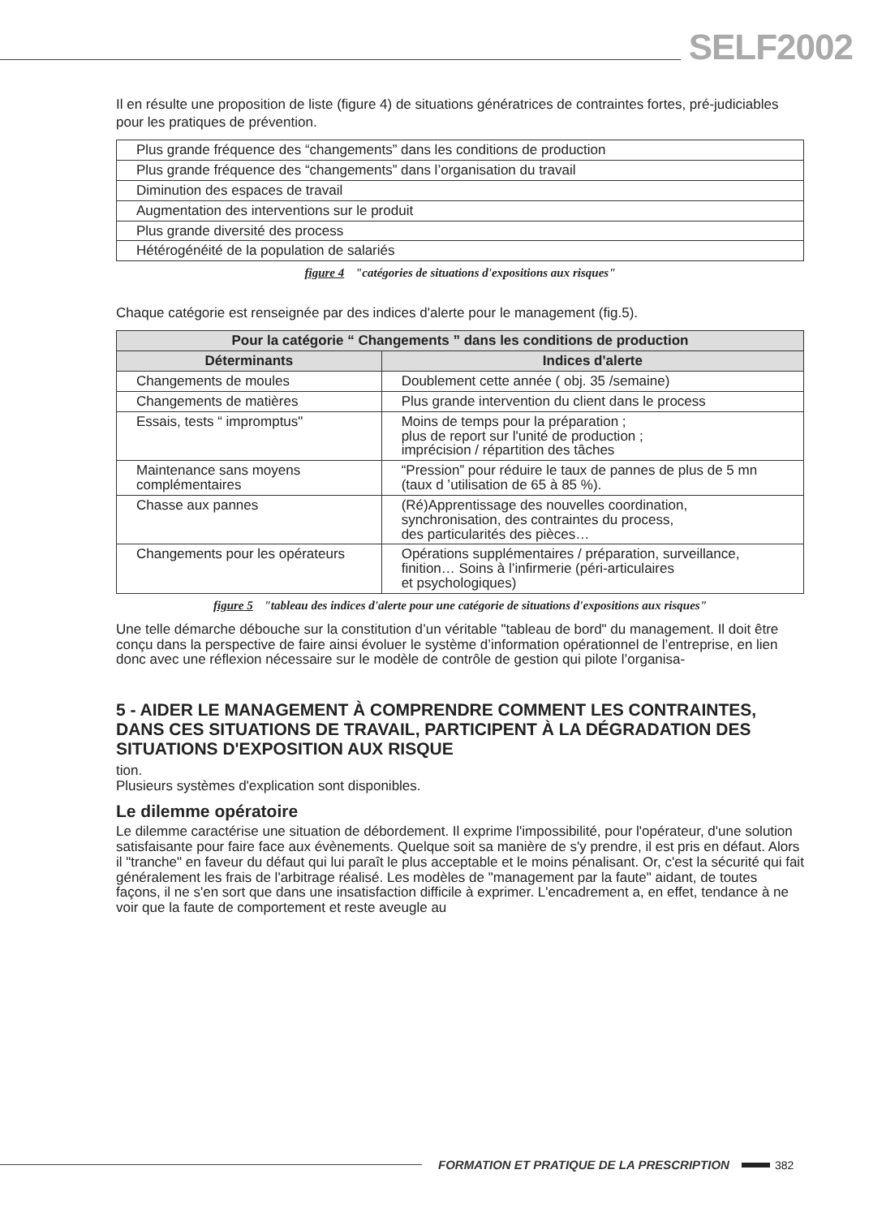SELF2002
Il en résulte une proposition de liste (figure 4) de situations génératrices de contraintes fortes, pré-judiciables pour les pratiques de prévention.
| Plus grande fréquence des “changements” dans les conditions de production |
| Plus grande fréquence des “changements” dans l’organisation du travail |
| Diminution des espaces de travail |
| Augmentation des interventions sur le produit |
| Plus grande diversité des process |
| Hétérogénéité de la population de salariés |
figure 4 "catégories de situations d'expositions aux risques"
Chaque catégorie est renseignée par des indices d'alerte pour le management (fig.5).
| Pour la catégorie “ Changements ” dans les conditions de production | |
| --- | --- |
| Déterminants | Indices d'alerte |
| Changements de moules | Doublement cette année ( obj. 35 /semaine) |
| Changements de matières | Plus grande intervention du client dans le process |
| Essais, tests “ impromptus" | Moins de temps pour la préparation ; plus de report sur l'unité de production ; imprécision / répartition des tâches |
| Maintenance sans moyens complémentaires | “Pression” pour réduire le taux de pannes de plus de 5 mn (taux d ’utilisation de 65 à 85 %). |
| Chasse aux pannes | (Ré)Apprentissage des nouvelles coordination, synchronisation, des contraintes du process, des particularités des pièces… |
| Changements pour les opérateurs | Opérations supplémentaires / préparation, surveillance, finition… Soins à l’infirmerie (péri-articulaires et psychologiques) |
figure 5 "tableau des indices d'alerte pour une catégorie de situations d'expositions aux risques"
Une telle démarche débouche sur la constitution d’un véritable "tableau de bord" du management. Il doit être conçu dans la perspective de faire ainsi évoluer le système d’information opérationnel de l’entreprise, en lien donc avec une réflexion nécessaire sur le modèle de contrôle de gestion qui pilote l’organisa-
5 - AIDER LE MANAGEMENT À COMPRENDRE COMMENT LES CONTRAINTES, DANS CES SITUATIONS DE TRAVAIL, PARTICIPENT À LA DÉGRADATION DES SITUATIONS D'EXPOSITION AUX RISQUE
tion.
Plusieurs systèmes d'explication sont disponibles.
Le dilemme opératoire
Le dilemme caractérise une situation de débordement. Il exprime l'impossibilité, pour l'opérateur, d'une solution satisfaisante pour faire face aux évènements. Quelque soit sa manière de s'y prendre, il est pris en défaut. Alors il "tranche" en faveur du défaut qui lui paraît le plus acceptable et le moins pénalisant. Or, c'est la sécurité qui fait généralement les frais de l'arbitrage réalisé. Les modèles de "management par la faute" aidant, de toutes façons, il ne s'en sort que dans une insatisfaction difficile à exprimer. L'encadrement a, en effet, tendance à ne voir que la faute de comportement et reste aveugle au
FORMATION ET PRATIQUE DE LA PRESCRIPTION
382